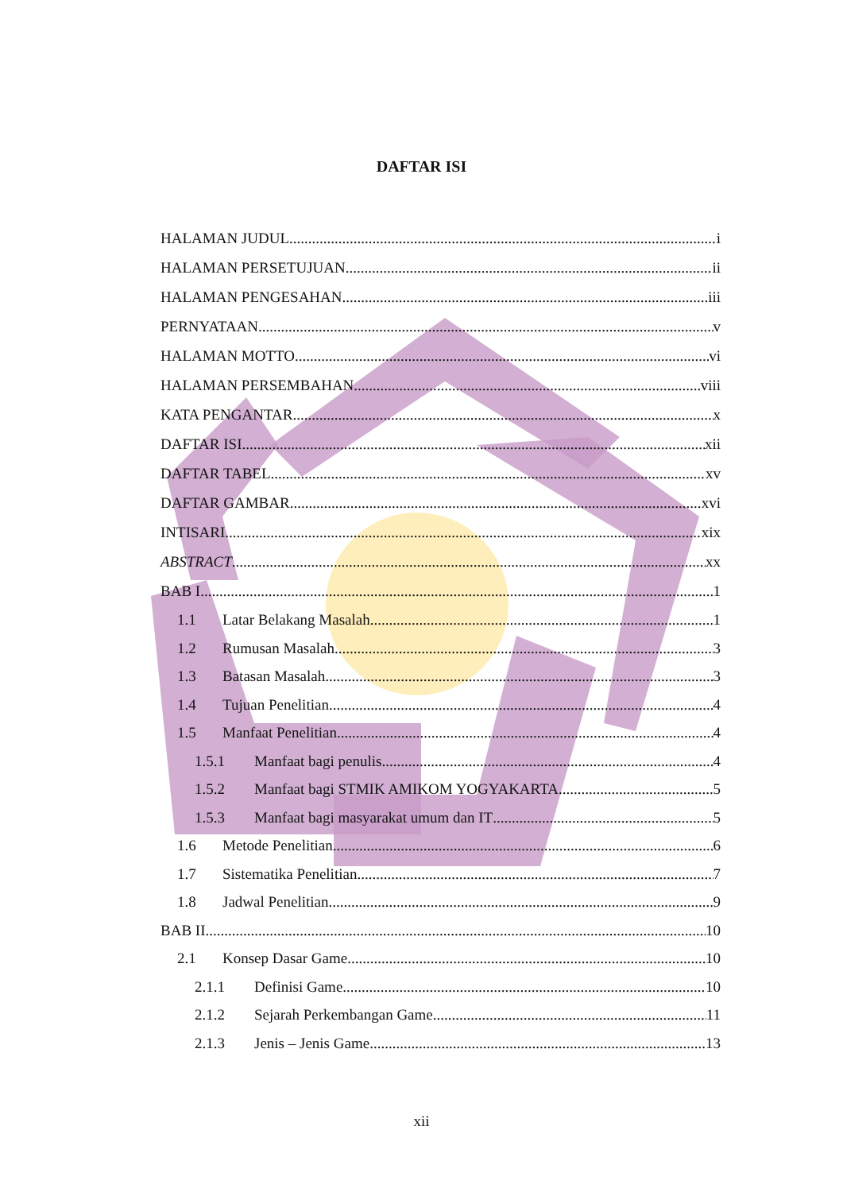DAFTAR ISI
HALAMAN JUDUL i
HALAMAN PERSETUJUAN ii
HALAMAN PENGESAHAN iii
PERNYATAAN v
HALAMAN MOTTO vi
HALAMAN PERSEMBAHAN viii
KATA PENGANTAR x
DAFTAR ISI xii
DAFTAR TABEL xv
DAFTAR GAMBAR xvi
INTISARI xix
ABSTRACT xx
BAB I 1
1.1 Latar Belakang Masalah 1
1.2 Rumusan Masalah 3
1.3 Batasan Masalah 3
1.4 Tujuan Penelitian 4
1.5 Manfaat Penelitian 4
1.5.1 Manfaat bagi penulis 4
1.5.2 Manfaat bagi STMIK AMIKOM YOGYAKARTA 5
1.5.3 Manfaat bagi masyarakat umum dan IT 5
1.6 Metode Penelitian 6
1.7 Sistematika Penelitian 7
1.8 Jadwal Penelitian 9
BAB II 10
2.1 Konsep Dasar Game 10
2.1.1 Definisi Game 10
2.1.2 Sejarah Perkembangan Game 11
2.1.3 Jenis – Jenis Game 13
xii